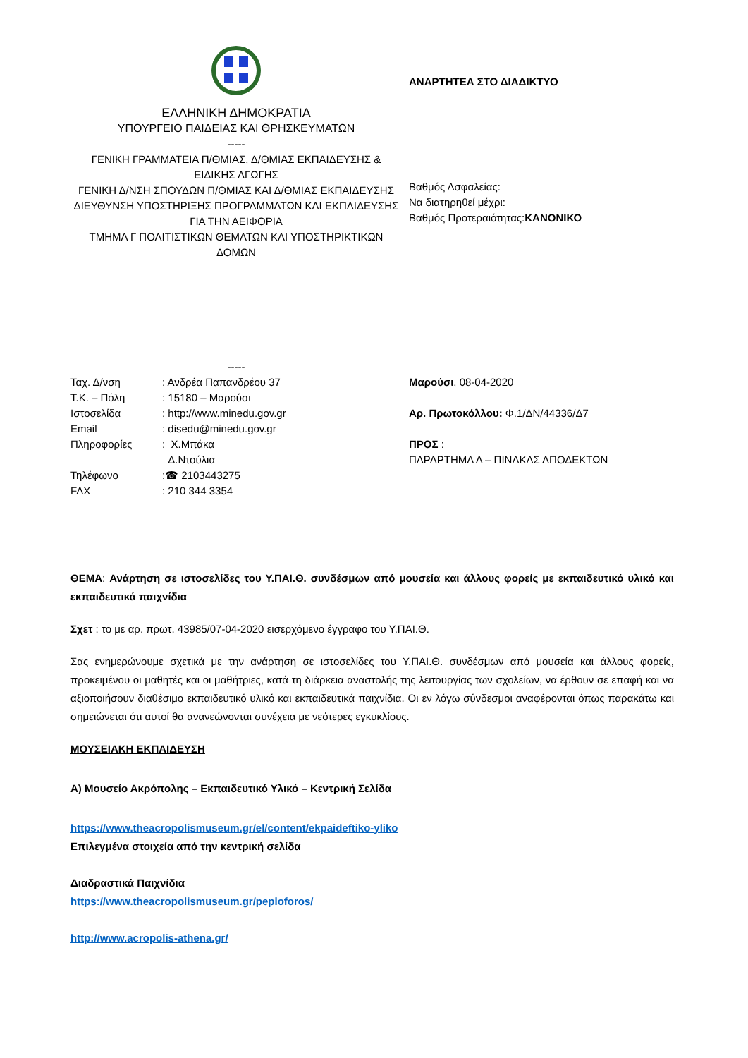ΕΛΛΗΝΙΚΗ ΔΗΜΟΚΡΑΤΙΑ
ΥΠΟΥΡΓΕΙΟ ΠΑΙΔΕΙΑΣ ΚΑΙ ΘΡΗΣΚΕΥΜΑΤΩΝ
-----
ΓΕΝΙΚΗ ΓΡΑΜΜΑΤΕΙΑ Π/ΘΜΙΑΣ, Δ/ΘΜΙΑΣ ΕΚΠΑΙΔΕΥΣΗΣ & ΕΙΔΙΚΗΣ ΑΓΩΓΗΣ
ΓΕΝΙΚΗ Δ/ΝΣΗ ΣΠΟΥΔΩΝ Π/ΘΜΙΑΣ ΚΑΙ Δ/ΘΜΙΑΣ ΕΚΠΑΙΔΕΥΣΗΣ
ΔΙΕΥΘΥΝΣΗ ΥΠΟΣΤΗΡΙΞΗΣ ΠΡΟΓΡΑΜΜΑΤΩΝ ΚΑΙ ΕΚΠΑΙΔΕΥΣΗΣ ΓΙΑ ΤΗΝ ΑΕΙΦΟΡΙΑ
ΤΜΗΜΑ Γ ΠΟΛΙΤΙΣΤΙΚΩΝ ΘΕΜΑΤΩΝ ΚΑΙ ΥΠΟΣΤΗΡΙΚΤΙΚΩΝ ΔΟΜΩΝ
-----
ΑΝΑΡΤΗΤΕΑ ΣΤΟ ΔΙΑΔΙΚΤΥΟ
Βαθμός Ασφαλείας:
Να διατηρηθεί μέχρι:
Βαθμός Προτεραιότητας:ΚΑΝΟΝΙΚΟ
Ταχ. Δ/νση: Ανδρέα Παπανδρέου 37
Τ.Κ. – Πόλη: 15180 – Μαρούσι
Ιστοσελίδα: http://www.minedu.gov.gr
Email: disedu@minedu.gov.gr
Πληροφορίες: Χ.Μπάκα
Δ.Ντούλια
Τηλέφωνο:☎ 2103443275
FAX: 210 344 3354
Μαρούσι, 08-04-2020
Αρ. Πρωτοκόλλου: Φ.1/ΔΝ/44336/Δ7
ΠΡΟΣ :
ΠΑΡΑΡΤΗΜΑ Α – ΠΙΝΑΚΑΣ ΑΠΟΔΕΚΤΩΝ
ΘΕΜΑ: Ανάρτηση σε ιστοσελίδες του Υ.ΠΑΙ.Θ. συνδέσμων από μουσεία και άλλους φορείς με εκπαιδευτικό υλικό και εκπαιδευτικά παιχνίδια
Σχετ : το με αρ. πρωτ. 43985/07-04-2020 εισερχόμενο έγγραφο του Υ.ΠΑΙ.Θ.
Σας ενημερώνουμε σχετικά με την ανάρτηση σε ιστοσελίδες του Υ.ΠΑΙ.Θ. συνδέσμων από μουσεία και άλλους φορείς, προκειμένου οι μαθητές και οι μαθήτριες, κατά τη διάρκεια αναστολής της λειτουργίας των σχολείων, να έρθουν σε επαφή και να αξιοποιήσουν διαθέσιμο εκπαιδευτικό υλικό και εκπαιδευτικά παιχνίδια. Οι εν λόγω σύνδεσμοι αναφέρονται όπως παρακάτω και σημειώνεται ότι αυτοί θα ανανεώνονται συνέχεια με νεότερες εγκυκλίους.
ΜΟΥΣΕΙΑΚΗ ΕΚΠΑΙΔΕΥΣΗ
Α) Μουσείο Ακρόπολης – Εκπαιδευτικό Υλικό – Κεντρική Σελίδα
https://www.theacropolismuseum.gr/el/content/ekpaideftiko-yliko
Επιλεγμένα στοιχεία από την κεντρική σελίδα
Διαδραστικά Παιχνίδια
https://www.theacropolismuseum.gr/peploforos/
http://www.acropolis-athena.gr/